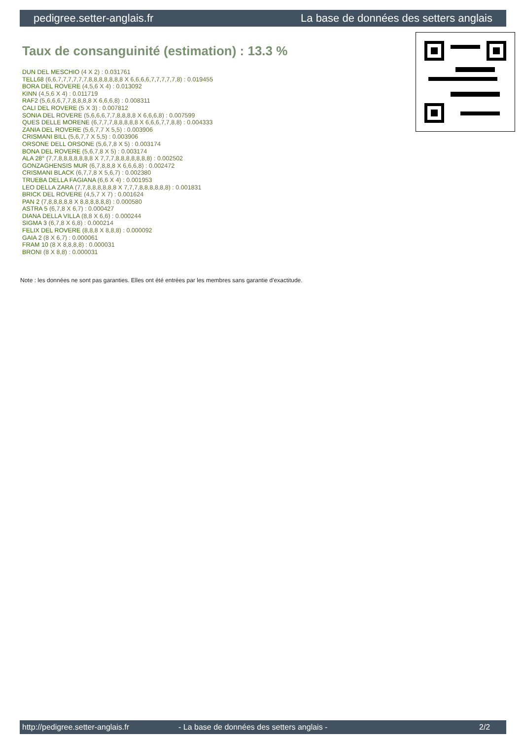pedigree.setter-anglais.fr La base de données des setters anglais
Taux de consanguinité (estimation) : 13.3 %
DUN DEL MESCHIO (4 X 2) : 0.031761
TELL68 (6,6,7,7,7,7,7,7,8,8,8,8,8,8,8 X 6,6,6,6,7,7,7,7,7,8) : 0.019455
BORA DEL ROVERE (4,5,6 X 4) : 0.013092
KINN (4,5,6 X 4) : 0.011719
RAF2 (5,6,6,6,7,7,8,8,8,8 X 6,6,6,8) : 0.008311
CALI DEL ROVERE (5 X 3) : 0.007812
SONIA DEL ROVERE (5,6,6,6,7,7,8,8,8,8 X 6,6,6,8) : 0.007599
QUES DELLE MORENE (6,7,7,7,8,8,8,8,8 X 6,6,6,7,7,8,8) : 0.004333
ZANIA DEL ROVERE (5,6,7,7 X 5,5) : 0.003906
CRISMANI BILL (5,6,7,7 X 5,5) : 0.003906
ORSONE DELL ORSONE (5,6,7,8 X 5) : 0.003174
BONA DEL ROVERE (5,6,7,8 X 5) : 0.003174
ALA 28° (7,7,8,8,8,8,8,8,8 X 7,7,7,8,8,8,8,8,8,8) : 0.002502
GONZAGHENSIS MUR (6,7,8,8,8 X 6,6,6,8) : 0.002472
CRISMANI BLACK (6,7,7,8 X 5,6,7) : 0.002380
TRUEBA DELLA FAGIANA (6,6 X 4) : 0.001953
LEO DELLA ZARA (7,7,8,8,8,8,8,8 X 7,7,7,8,8,8,8,8,8) : 0.001831
BRICK DEL ROVERE (4,5,7 X 7) : 0.001624
PAN 2 (7,8,8,8,8,8 X 8,8,8,8,8,8) : 0.000580
ASTRA 5 (6,7,8 X 6,7) : 0.000427
DIANA DELLA VILLA (8,8 X 6,6) : 0.000244
SIGMA 3 (6,7,8 X 6,8) : 0.000214
FELIX DEL ROVERE (8,8,8 X 8,8,8) : 0.000092
GAIA 2 (8 X 6,7) : 0.000061
FRAM 10 (8 X 8,8,8,8) : 0.000031
BRONI (8 X 8,8) : 0.000031
Note : les données ne sont pas garanties. Elles ont été entrées par les membres sans garantie d'exactitude.
http://pedigree.setter-anglais.fr - La base de données des setters anglais - 2/2